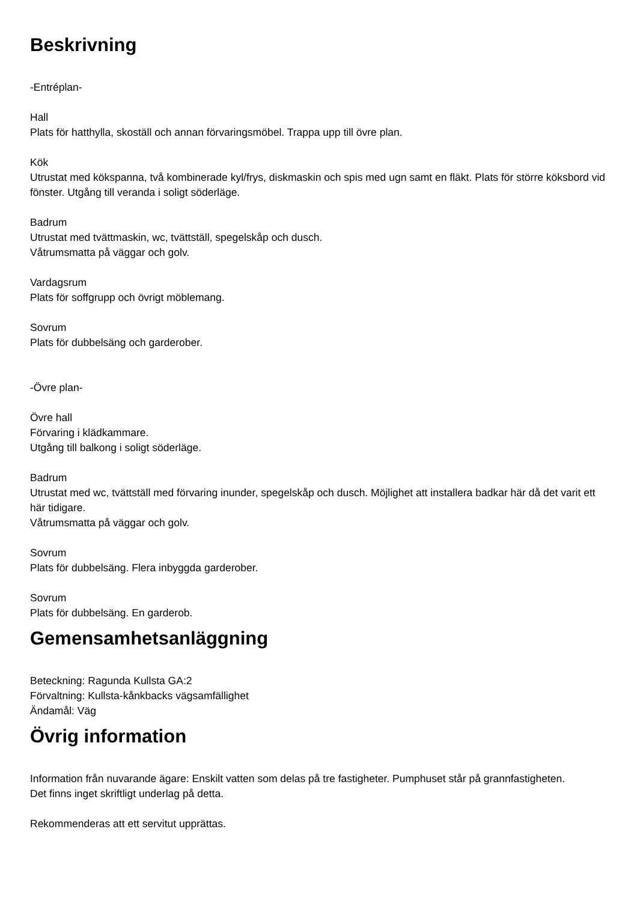Beskrivning
-Entréplan-
Hall
Plats för hatthylla, skoställ och annan förvaringsmöbel. Trappa upp till övre plan.
Kök
Utrustat med kökspanna, två kombinerade kyl/frys, diskmaskin och spis med ugn samt en fläkt. Plats för större köksbord vid fönster. Utgång till veranda i soligt söderläge.
Badrum
Utrustat med tvättmaskin, wc, tvättställ, spegelskåp och dusch.
Våtrumsmatta på väggar och golv.
Vardagsrum
Plats för soffgrupp och övrigt möblemang.
Sovrum
Plats för dubbelsäng och garderober.
-Övre plan-
Övre hall
Förvaring i klädkammare.
Utgång till balkong i soligt söderläge.
Badrum
Utrustat med wc, tvättställ med förvaring inunder, spegelskåp och dusch. Möjlighet att installera badkar här då det varit ett här tidigare.
Våtrumsmatta på väggar och golv.
Sovrum
Plats för dubbelsäng. Flera inbyggda garderober.
Sovrum
Plats för dubbelsäng. En garderob.
Gemensamhetsanläggning
Beteckning: Ragunda Kullsta GA:2
Förvaltning: Kullsta-kånkbacks vägsamfällighet
Ändamål: Väg
Övrig information
Information från nuvarande ägare: Enskilt vatten som delas på tre fastigheter. Pumphuset står på grannfastigheten.
Det finns inget skriftligt underlag på detta.
Rekommenderas att ett servitut upprättas.